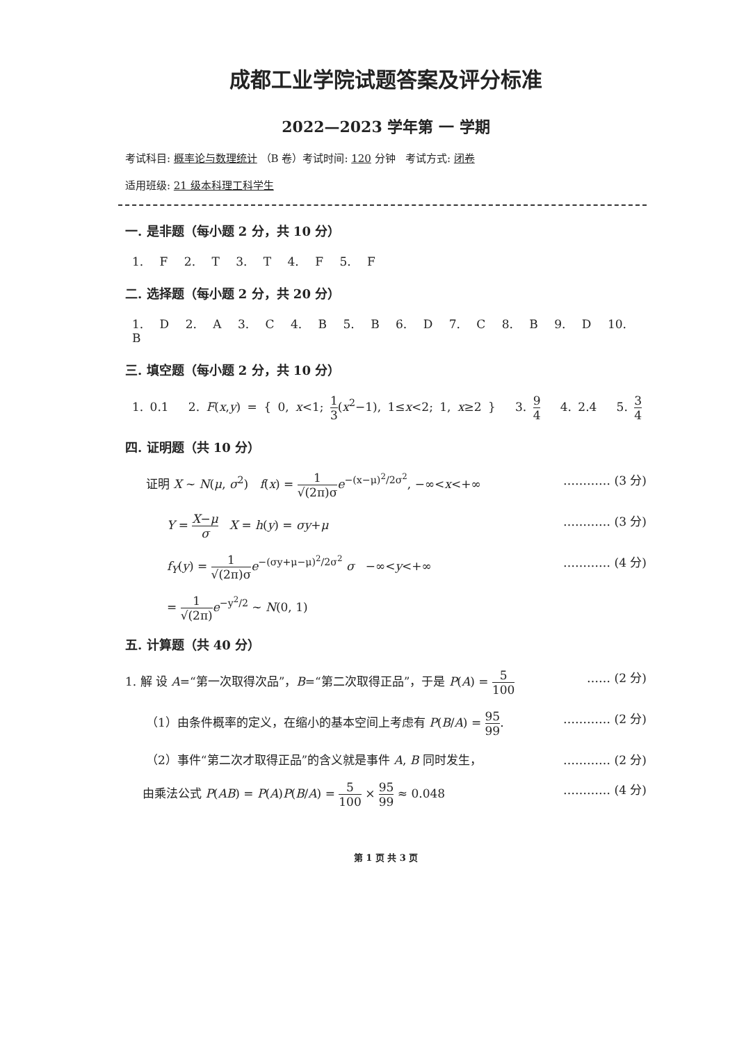成都工业学院试题答案及评分标准
2022—2023 学年第 一 学期
考试科目: 概率论与数理统计 （B 卷）考试时间: 120 分钟 考试方式: 闭卷
适用班级: 21 级本科理工科学生
一. 是非题（每小题 2 分，共 10 分）
1. F 2. T 3. T 4. F 5. F
二. 选择题（每小题 2 分，共 20 分）
1. D 2. A 3. C 4. B 5. B 6. D 7. C 8. B 9. D 10. B
三. 填空题（每小题 2 分，共 10 分）
1. 0.1 2. F(x,y) = { 0, x<1; 1 3(x<sup>2</sup>−1), 1≤x<2; 1, x≥2 } 3. 9 4 4. 2.4 5. 3 4
四. 证明题（共 10 分）
证明 X ~ N(μ, σ<sup>2</sup>) f(x) = 1 √(2π)σ e<sup>−(x−μ)<sup>2</sup>/2σ<sup>2</sup></sup>, −∞<x<+∞ ………… (3 分)
Y = X−μ σ X = h(y) = σy+μ ………… (3 分)
f<sub>Y</sub>(y) = 1 √(2π)σ e<sup>−(σy+μ−μ)<sup>2</sup>/2σ<sup>2</sup></sup> σ −∞<y<+∞ ………… (4 分)
= 1 √(2π) e<sup>−y<sup>2</sup>/2</sup> ~ N(0, 1)
五. 计算题（共 40 分）
1. 解 设 A=“第一次取得次品”，B=“第二次取得正品”，于是 P(A) = 5 100 …… (2 分)
（1）由条件概率的定义，在缩小的基本空间上考虑有 P(B/A) = 95 99. ………… (2 分)
（2）事件“第二次才取得正品”的含义就是事件 A, B 同时发生， ………… (2 分)
由乘法公式 P(AB) = P(A)P(B/A) = 5 100 × 95 99 ≈ 0.048 ………… (4 分)
第 1 页 共 3 页